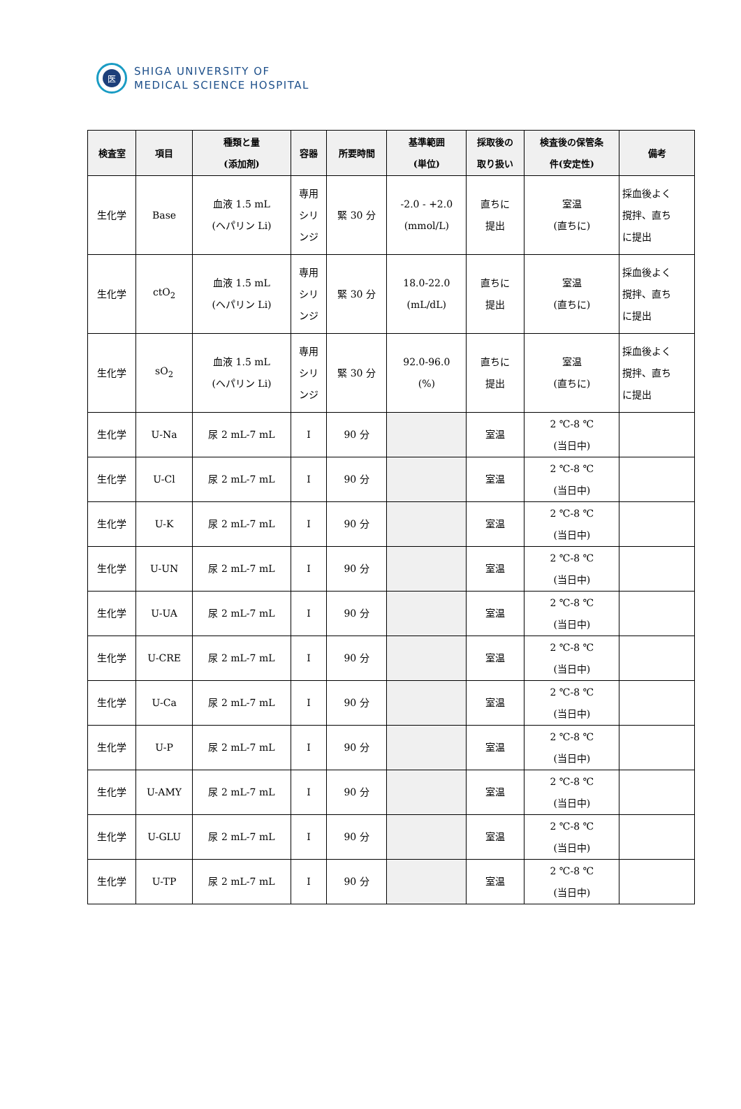医
SHIGA UNIVERSITY OF
MEDICAL SCIENCE HOSPITAL
| 検査室 | 項目 | 種類と量 (添加剤) | 容器 | 所要時間 | 基準範囲 (単位) | 採取後の 取り扱い | 検査後の保管条 件(安定性) | 備考 |
| --- | --- | --- | --- | --- | --- | --- | --- | --- |
| 生化学 | Base | 血液 1.5 mL (ヘパリン Li) | 専用 シリ ンジ | 緊 30 分 | -2.0 - +2.0 (mmol/L) | 直ちに 提出 | 室温 (直ちに) | 採血後よく 撹拌、直ち に提出 |
| 生化学 | ctO<sub>2</sub> | 血液 1.5 mL (ヘパリン Li) | 専用 シリ ンジ | 緊 30 分 | 18.0-22.0 (mL/dL) | 直ちに 提出 | 室温 (直ちに) | 採血後よく 撹拌、直ち に提出 |
| 生化学 | sO<sub>2</sub> | 血液 1.5 mL (ヘパリン Li) | 専用 シリ ンジ | 緊 30 分 | 92.0-96.0 (%) | 直ちに 提出 | 室温 (直ちに) | 採血後よく 撹拌、直ち に提出 |
| 生化学 | U-Na | 尿 2 mL-7 mL | I | 90 分 | | 室温 | 2 ℃-8 ℃ (当日中) | |
| 生化学 | U-Cl | 尿 2 mL-7 mL | I | 90 分 | | 室温 | 2 ℃-8 ℃ (当日中) | |
| 生化学 | U-K | 尿 2 mL-7 mL | I | 90 分 | | 室温 | 2 ℃-8 ℃ (当日中) | |
| 生化学 | U-UN | 尿 2 mL-7 mL | I | 90 分 | | 室温 | 2 ℃-8 ℃ (当日中) | |
| 生化学 | U-UA | 尿 2 mL-7 mL | I | 90 分 | | 室温 | 2 ℃-8 ℃ (当日中) | |
| 生化学 | U-CRE | 尿 2 mL-7 mL | I | 90 分 | | 室温 | 2 ℃-8 ℃ (当日中) | |
| 生化学 | U-Ca | 尿 2 mL-7 mL | I | 90 分 | | 室温 | 2 ℃-8 ℃ (当日中) | |
| 生化学 | U-P | 尿 2 mL-7 mL | I | 90 分 | | 室温 | 2 ℃-8 ℃ (当日中) | |
| 生化学 | U-AMY | 尿 2 mL-7 mL | I | 90 分 | | 室温 | 2 ℃-8 ℃ (当日中) | |
| 生化学 | U-GLU | 尿 2 mL-7 mL | I | 90 分 | | 室温 | 2 ℃-8 ℃ (当日中) | |
| 生化学 | U-TP | 尿 2 mL-7 mL | I | 90 分 | | 室温 | 2 ℃-8 ℃ (当日中) | |